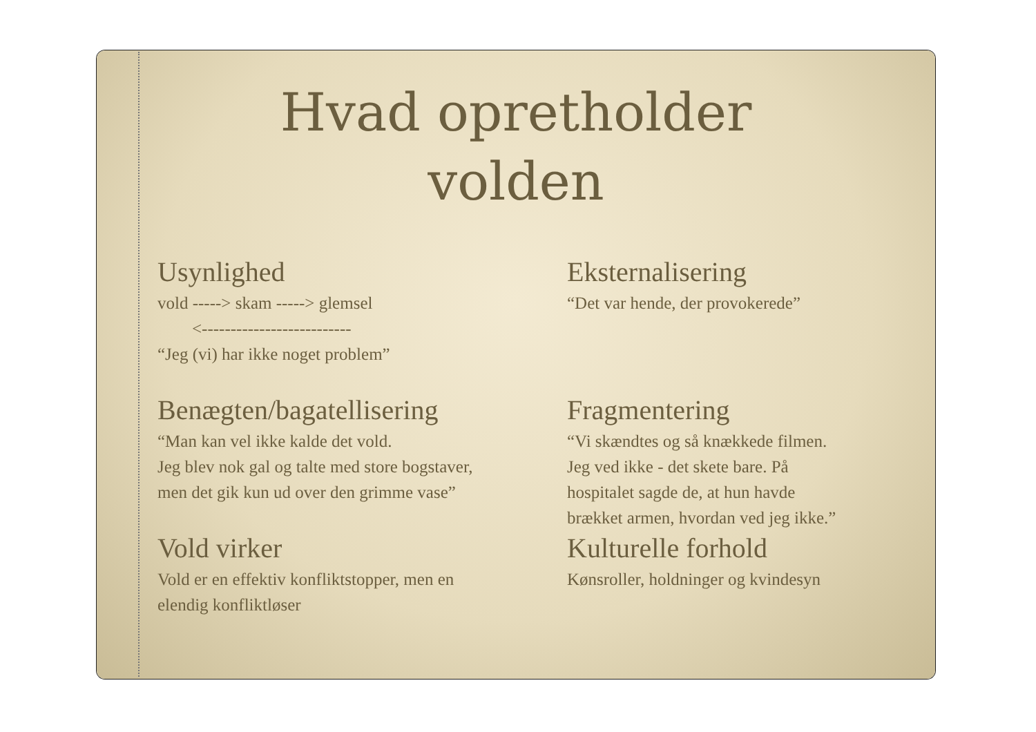Hvad opretholder
volden
Usynlighed
vold -----> skam -----> glemsel
<--------------------------
“Jeg (vi) har ikke noget problem”
Eksternalisering
“Det var hende, der provokerede”
Benægten/bagatellisering
“Man kan vel ikke kalde det vold.
Jeg blev nok gal og talte med store bogstaver,
men det gik kun ud over den grimme vase”
Fragmentering
“Vi skændtes og så knækkede filmen.
Jeg ved ikke - det skete bare. På
hospitalet sagde de, at hun havde
brækket armen, hvordan ved jeg ikke.”
Vold virker
Vold er en effektiv konfliktstopper, men en
elendig konfliktløser
Kulturelle forhold
Kønsroller, holdninger og kvindesyn